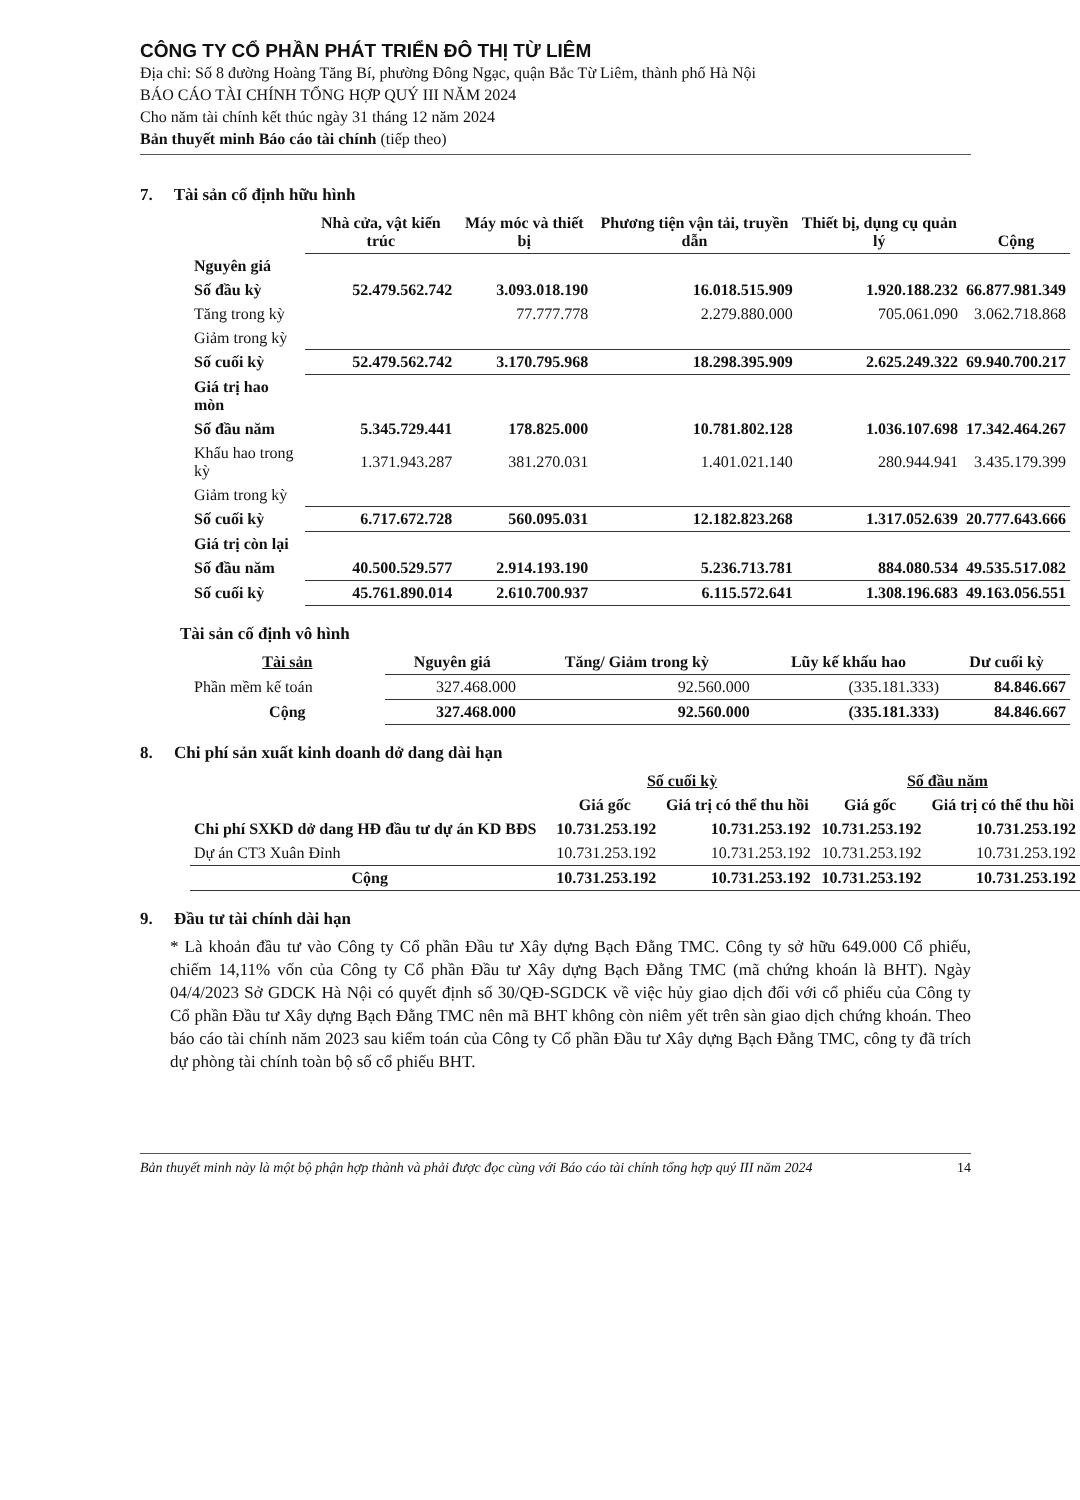CÔNG TY CỔ PHẦN PHÁT TRIỂN ĐÔ THỊ TỪ LIÊM
Địa chỉ: Số 8 đường Hoàng Tăng Bí, phường Đông Ngạc, quận Bắc Từ Liêm, thành phố Hà Nội
BÁO CÁO TÀI CHÍNH TỔNG HỢP QUÝ III NĂM 2024
Cho năm tài chính kết thúc ngày 31 tháng 12 năm 2024
Bản thuyết minh Báo cáo tài chính (tiếp theo)
7. Tài sản cố định hữu hình
| | Nhà cửa, vật kiến trúc | Máy móc và thiết bị | Phương tiện vận tải, truyền dẫn | Thiết bị, dụng cụ quản lý | Cộng |
| Nguyên giá | | | | | |
| Số đầu kỳ | 52.479.562.742 | 3.093.018.190 | 16.018.515.909 | 1.920.188.232 | 66.877.981.349 |
| Tăng trong kỳ | | 77.777.778 | 2.279.880.000 | 705.061.090 | 3.062.718.868 |
| Giảm trong kỳ | | | | | |
| Số cuối kỳ | 52.479.562.742 | 3.170.795.968 | 18.298.395.909 | 2.625.249.322 | 69.940.700.217 |
| Giá trị hao mòn | | | | | |
| Số đầu năm | 5.345.729.441 | 178.825.000 | 10.781.802.128 | 1.036.107.698 | 17.342.464.267 |
| Khấu hao trong kỳ | 1.371.943.287 | 381.270.031 | 1.401.021.140 | 280.944.941 | 3.435.179.399 |
| Giảm trong kỳ | | | | | |
| Số cuối kỳ | 6.717.672.728 | 560.095.031 | 12.182.823.268 | 1.317.052.639 | 20.777.643.666 |
| Giá trị còn lại | | | | | |
| Số đầu năm | 40.500.529.577 | 2.914.193.190 | 5.236.713.781 | 884.080.534 | 49.535.517.082 |
| Số cuối kỳ | 45.761.890.014 | 2.610.700.937 | 6.115.572.641 | 1.308.196.683 | 49.163.056.551 |
Tài sản cố định vô hình
| Tài sản | Nguyên giá | Tăng/ Giảm trong kỳ | Lũy kế khấu hao | Dư cuối kỳ |
| --- | --- | --- | --- | --- |
| Phần mềm kế toán | 327.468.000 | 92.560.000 | (335.181.333) | 84.846.667 |
| Cộng | 327.468.000 | 92.560.000 | (335.181.333) | 84.846.667 |
8. Chi phí sản xuất kinh doanh dở dang dài hạn
| | Số cuối kỳ | | Số đầu năm | |
| | Giá gốc | Giá trị có thể thu hồi | Giá gốc | Giá trị có thể thu hồi |
| Chi phí SXKD dở dang HĐ đầu tư dự án KD BĐS | 10.731.253.192 | 10.731.253.192 | 10.731.253.192 | 10.731.253.192 |
| Dự án CT3 Xuân Đỉnh | 10.731.253.192 | 10.731.253.192 | 10.731.253.192 | 10.731.253.192 |
| Cộng | 10.731.253.192 | 10.731.253.192 | 10.731.253.192 | 10.731.253.192 |
9. Đầu tư tài chính dài hạn
* Là khoản đầu tư vào Công ty Cổ phần Đầu tư Xây dựng Bạch Đằng TMC. Công ty sở hữu 649.000 Cổ phiếu, chiếm 14,11% vốn của Công ty Cổ phần Đầu tư Xây dựng Bạch Đằng TMC (mã chứng khoán là BHT). Ngày 04/4/2023 Sở GDCK Hà Nội có quyết định số 30/QĐ-SGDCK về việc hủy giao dịch đối với cổ phiếu của Công ty Cổ phần Đầu tư Xây dựng Bạch Đằng TMC nên mã BHT không còn niêm yết trên sàn giao dịch chứng khoán. Theo báo cáo tài chính năm 2023 sau kiểm toán của Công ty Cổ phần Đầu tư Xây dựng Bạch Đằng TMC, công ty đã trích dự phòng tài chính toàn bộ số cổ phiếu BHT.
Bản thuyết minh này là một bộ phận hợp thành và phải được đọc cùng với Báo cáo tài chính tổng hợp quý III năm 2024 14